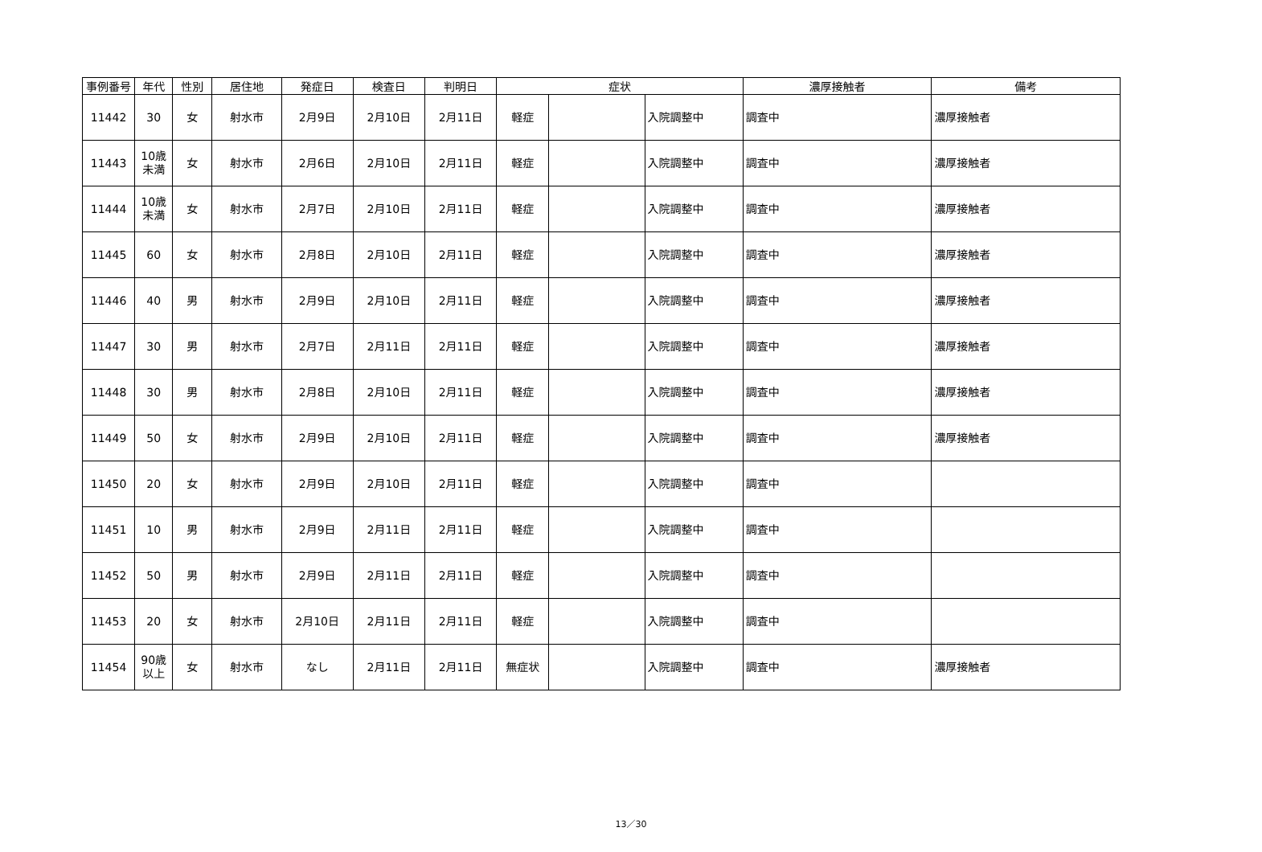| 事例番号 | 年代 | 性別 | 居住地 | 発症日 | 検査日 | 判明日 | 症状 | | | 濃厚接触者 | 備考 |
| --- | --- | --- | --- | --- | --- | --- | --- | --- | --- | --- | --- |
| 11442 | 30 | 女 | 射水市 | 2月9日 | 2月10日 | 2月11日 | 軽症 | | 入院調整中 | 調査中 | 濃厚接触者 |
| 11443 | 10歳 未満 | 女 | 射水市 | 2月6日 | 2月10日 | 2月11日 | 軽症 | | 入院調整中 | 調査中 | 濃厚接触者 |
| 11444 | 10歳 未満 | 女 | 射水市 | 2月7日 | 2月10日 | 2月11日 | 軽症 | | 入院調整中 | 調査中 | 濃厚接触者 |
| 11445 | 60 | 女 | 射水市 | 2月8日 | 2月10日 | 2月11日 | 軽症 | | 入院調整中 | 調査中 | 濃厚接触者 |
| 11446 | 40 | 男 | 射水市 | 2月9日 | 2月10日 | 2月11日 | 軽症 | | 入院調整中 | 調査中 | 濃厚接触者 |
| 11447 | 30 | 男 | 射水市 | 2月7日 | 2月11日 | 2月11日 | 軽症 | | 入院調整中 | 調査中 | 濃厚接触者 |
| 11448 | 30 | 男 | 射水市 | 2月8日 | 2月10日 | 2月11日 | 軽症 | | 入院調整中 | 調査中 | 濃厚接触者 |
| 11449 | 50 | 女 | 射水市 | 2月9日 | 2月10日 | 2月11日 | 軽症 | | 入院調整中 | 調査中 | 濃厚接触者 |
| 11450 | 20 | 女 | 射水市 | 2月9日 | 2月10日 | 2月11日 | 軽症 | | 入院調整中 | 調査中 | |
| 11451 | 10 | 男 | 射水市 | 2月9日 | 2月11日 | 2月11日 | 軽症 | | 入院調整中 | 調査中 | |
| 11452 | 50 | 男 | 射水市 | 2月9日 | 2月11日 | 2月11日 | 軽症 | | 入院調整中 | 調査中 | |
| 11453 | 20 | 女 | 射水市 | 2月10日 | 2月11日 | 2月11日 | 軽症 | | 入院調整中 | 調査中 | |
| 11454 | 90歳 以上 | 女 | 射水市 | なし | 2月11日 | 2月11日 | 無症状 | | 入院調整中 | 調査中 | 濃厚接触者 |
13／30